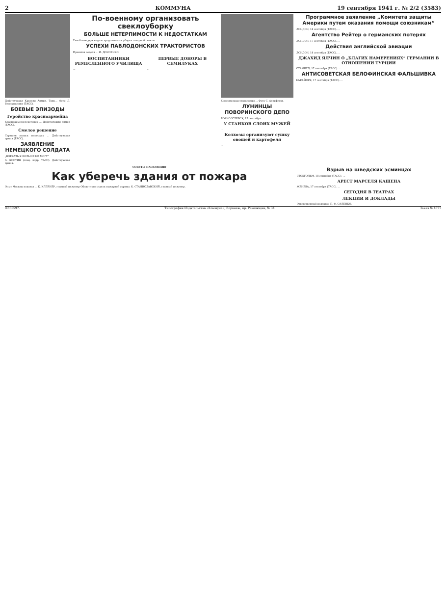2 КОММУНА 19 сентября 1941 г. № 2/2 (3583)
Действующая Красная Армия. Танк... Фото Л. Великжанина (ТАСС).
БОЕВЫЕ ЭПИЗОДЫ
Геройство красноармейца
Красноармеец-пехотинец ... Действующая армия (ТАСС).
Смелое решение
Страшен натиск немецких ... Действующая армия (ТАСС).
ЗАЯВЛЕНИЕ НЕМЕЦКОГО СОЛДАТА
„ВОЕВАТЬ Я БОЛЬШЕ НЕ МОГУ“
А. КОСТИН (спец. корр. ТАСС). Действующая армия.
По-военному организовать свеклоуборку
БОЛЬШЕ НЕТЕРПИМОСТИ К НЕДОСТАТКАМ
Уже более двух недель продолжается уборка сахарной свеклы ...
УСПЕХИ ПАВЛОДОНСКИХ ТРАКТОРИСТОВ
Прошлая неделя ... И. ДОНЧЕНКО.
ВОСПИТАННИКИ РЕМЕСЛЕННОГО УЧИЛИЩА
...
ПЕРВЫЕ ДОНОРЫ В СЕМИЛУКАХ
...
Комсомольцы-стахановцы ... Фото С. Антифеева.
ЛУНИНЦЫ ПОВОРИНСКОГО ДЕПО
БОРИСОГЛЕБСК, 17 сентября ...
У СТАНКОВ СЛОИХ МУЖЕЙ
...
Колхозы организуют сушку овощей и картофеля
...
Программное заявление „Комитета защиты Америки путем оказания помощи союзникам“
ЛОНДОН, 18 сентября (ТАСС). ...
Агентство Рейтер о германских потерях
ЛОНДОН, 17 сентября (ТАСС). ...
Действия английской авиации
ЛОНДОН, 18 сентября (ТАСС). ...
ДЖАХИД ЯЛЧИН О „БЛАГИХ НАМЕРЕНИЯХ“ ГЕРМАНИИ В ОТНОШЕНИИ ТУРЦИИ
СТАМБУЛ, 17 сентября (ТАСС). ...
АНТИСОВЕТСКАЯ БЕЛОФИНСКАЯ ФАЛЬШИВКА
НЬЮ-ЙОРК, 17 сентября (ТАСС). ...
СОВЕТЫ НАСЕЛЕНИЮ
Как уберечь здания от пожара
Опыт Москвы показал ... К. КЛЕЙНЕР, главный инженер Областного отдела пожарной охраны. К. СТАНИСЛАВСКИЙ, главный инженер.
Взрыв на шведских эсминцах
СТОКГОЛЬМ, 18 сентября (ТАСС). ...
АРЕСТ МАРСЕЛЯ КАШЕНА
ЖЕНЕВА, 17 сентября (ТАСС). ...
СЕГОДНЯ В ТЕАТРАХ
ЛЕКЦИИ И ДОКЛАДЫ
Ответственный редактор П. Ф. САЛЕНКО.
ЛВ35597. Типография Издательства «Коммуна», Воронеж, пр. Революции, № 34. Заказ № 4877